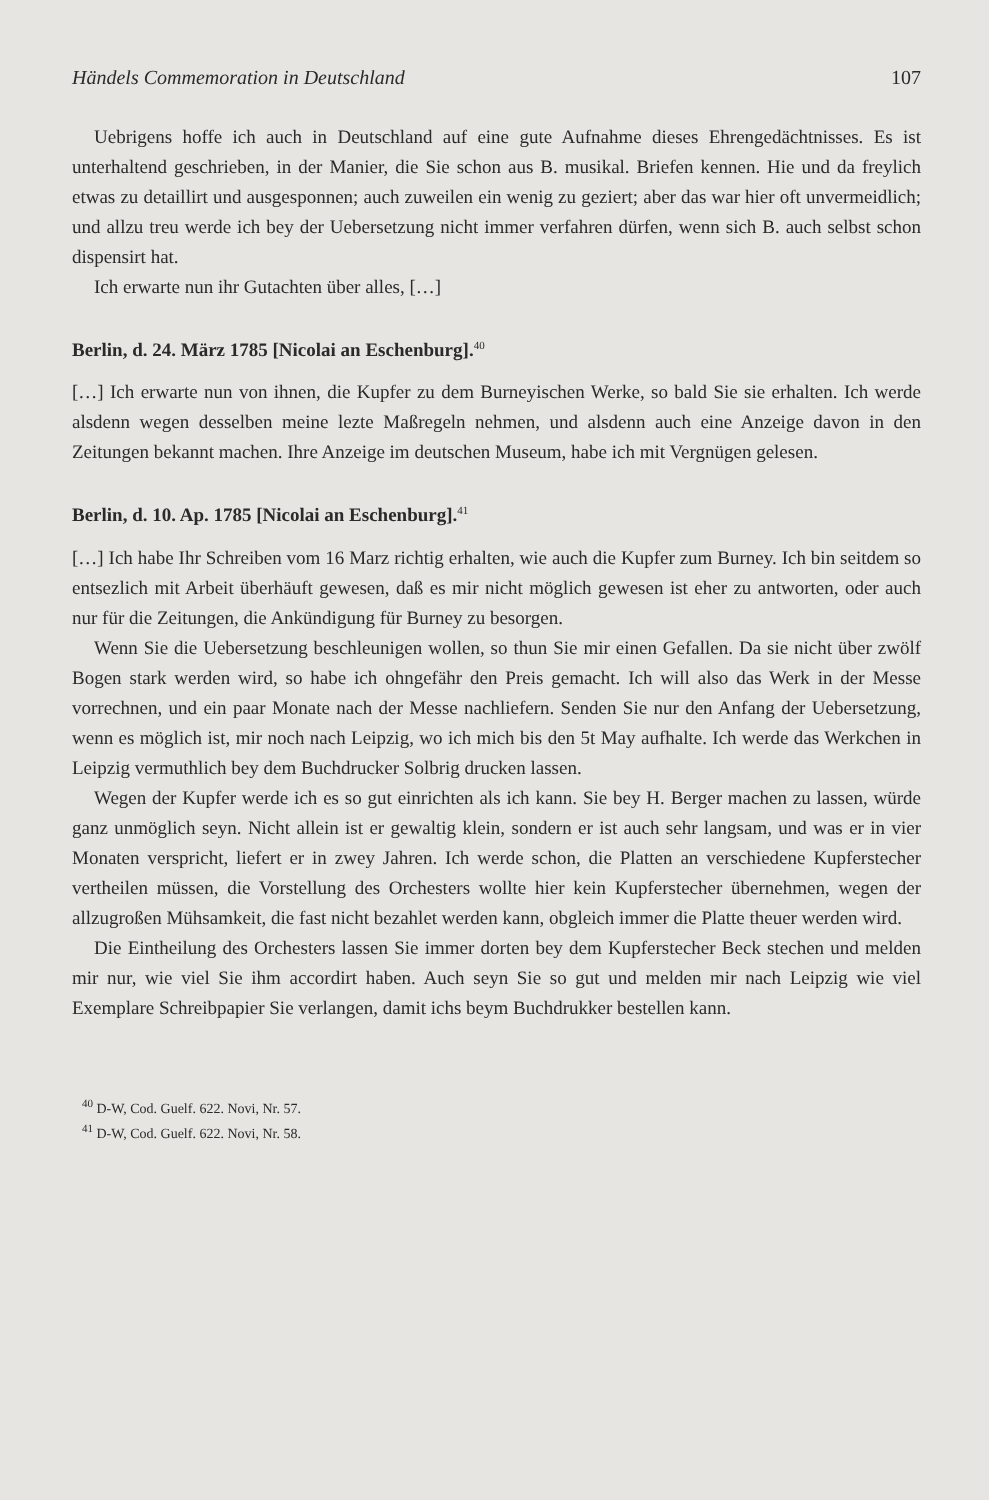Händels Commemoration in Deutschland 107
Uebrigens hoffe ich auch in Deutschland auf eine gute Aufnahme dieses Ehren­gedächtnisses. Es ist unterhaltend geschrieben, in der Manier, die Sie schon aus B. musikal. Briefen kennen. Hie und da freylich etwas zu detaillirt und ausgesponnen; auch zuweilen ein wenig zu geziert; aber das war hier oft unvermeidlich; und allzu treu werde ich bey der Uebersetzung nicht immer verfahren dürfen, wenn sich B. auch selbst schon dispensirt hat.
Ich erwarte nun ihr Gutachten über alles, […]
Berlin, d. 24. März 1785 [Nicolai an Eschenburg].<sup>40</sup>
[…] Ich erwarte nun von ihnen, die Kupfer zu dem Burneyischen Werke, so bald Sie sie erhalten. Ich werde alsdenn wegen desselben meine lezte Maßregeln nehmen, und als­denn auch eine Anzeige davon in den Zeitungen bekannt machen. Ihre Anzeige im deut­schen Museum, habe ich mit Vergnügen gelesen.
Berlin, d. 10. Ap. 1785 [Nicolai an Eschenburg].<sup>41</sup>
[…] Ich habe Ihr Schreiben vom 16 Marz richtig erhalten, wie auch die Kupfer zum Burney. Ich bin seitdem so entsezlich mit Arbeit überhäuft gewesen, daß es mir nicht möglich gewesen ist eher zu antworten, oder auch nur für die Zeitungen, die Ankündi­gung für Burney zu besorgen.
Wenn Sie die Uebersetzung beschleunigen wollen, so thun Sie mir einen Gefallen. Da sie nicht über zwölf Bogen stark werden wird, so habe ich ohngefähr den Preis gemacht. Ich will also das Werk in der Messe vorrechnen, und ein paar Monate nach der Messe nachliefern. Senden Sie nur den Anfang der Uebersetzung, wenn es möglich ist, mir noch nach Leipzig, wo ich mich bis den 5t May aufhalte. Ich werde das Werkchen in Leipzig vermuthlich bey dem Buchdrucker Solbrig drucken lassen.
Wegen der Kupfer werde ich es so gut einrichten als ich kann. Sie bey H. Berger ma­chen zu lassen, würde ganz unmöglich seyn. Nicht allein ist er gewaltig klein, sondern er ist auch sehr langsam, und was er in vier Monaten verspricht, liefert er in zwey Jahren. Ich werde schon, die Platten an verschiedene Kupferstecher vertheilen müssen, die Vor­stellung des Orchesters wollte hier kein Kupferstecher übernehmen, wegen der allzu­großen Mühsamkeit, die fast nicht bezahlet werden kann, obgleich immer die Platte theuer werden wird.
Die Eintheilung des Orchesters lassen Sie immer dorten bey dem Kupferstecher Beck stechen und melden mir nur, wie viel Sie ihm accordirt haben. Auch seyn Sie so gut und melden mir nach Leipzig wie viel Exemplare Schreibpapier Sie verlangen, damit ichs beym Buchdrukker bestellen kann.
<sup>40</sup> D-W, Cod. Guelf. 622. Novi, Nr. 57.
<sup>41</sup> D-W, Cod. Guelf. 622. Novi, Nr. 58.